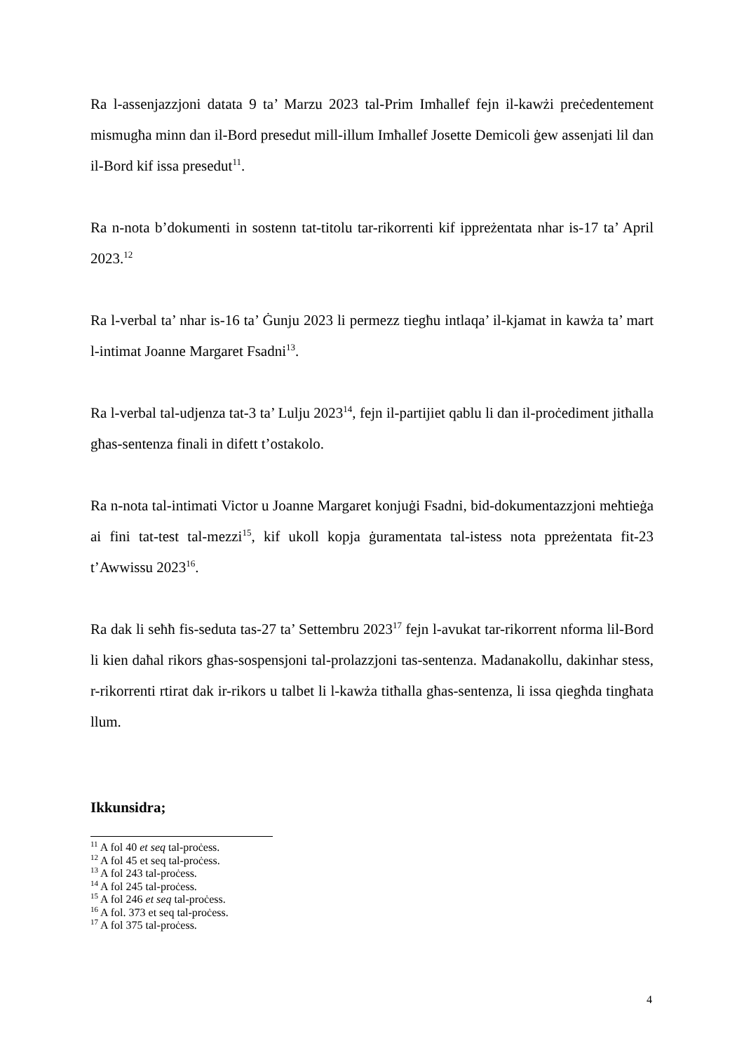Ra l-assenjazzjoni datata 9 ta’ Marzu 2023 tal-Prim Imħallef fejn il-kawżi preċedentement mismugħa minn dan il-Bord presedut mill-illum Imħallef Josette Demicoli ġew assenjati lil dan il-Bord kif issa presedut<sup>11</sup>.
Ra n-nota b’dokumenti in sostenn tat-titolu tar-rikorrenti kif ippreżentata nhar is-17 ta’ April 2023.<sup>12</sup>
Ra l-verbal ta’ nhar is-16 ta’ Ġunju 2023 li permezz tiegħu intlaqa’ il-kjamat in kawża ta’ mart l-intimat Joanne Margaret Fsadni<sup>13</sup>.
Ra l-verbal tal-udjenza tat-3 ta’ Lulju 2023<sup>14</sup>, fejn il-partijiet qablu li dan il-proċediment jitħalla għas-sentenza finali in difett t’ostakolo.
Ra n-nota tal-intimati Victor u Joanne Margaret konjuġi Fsadni, bid-dokumentazzjoni meħtieġa ai fini tat-test tal-mezzi<sup>15</sup>, kif ukoll kopja ġuramentata tal-istess nota ppreżentata fit-23 t’Awwissu 2023<sup>16</sup>.
Ra dak li seħħ fis-seduta tas-27 ta’ Settembru 2023<sup>17</sup> fejn l-avukat tar-rikorrent nforma lil-Bord li kien daħal rikors għas-sospensjoni tal-prolazzjoni tas-sentenza. Madanakollu, dakinhar stess, r-rikorrenti rtirat dak ir-rikors u talbet li l-kawża titħalla għas-sentenza, li issa qiegħda tingħata llum.
Ikkunsidra;
<sup>11</sup> A fol 40 et seq tal-proċess.
<sup>12</sup> A fol 45 et seq tal-proċess.
<sup>13</sup> A fol 243 tal-proċess.
<sup>14</sup> A fol 245 tal-proċess.
<sup>15</sup> A fol 246 et seq tal-proċess.
<sup>16</sup> A fol. 373 et seq tal-proċess.
<sup>17</sup> A fol 375 tal-proċess.
4